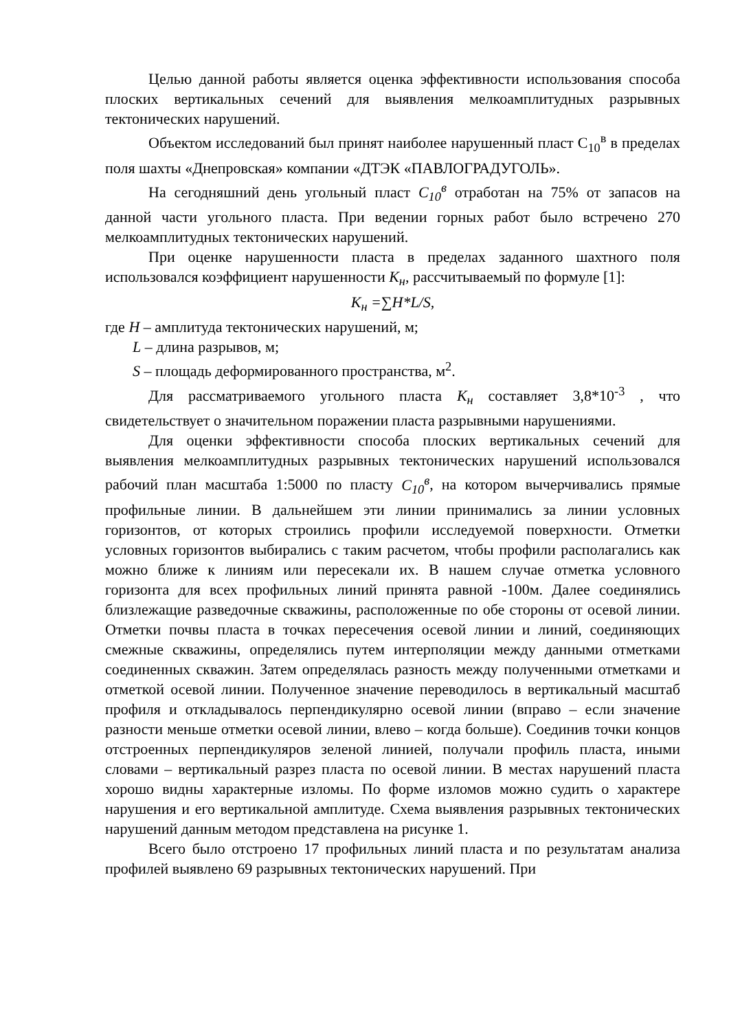Целью данной работы является оценка эффективности использования способа плоских вертикальных сечений для выявления мелкоамплитудных разрывных тектонических нарушений.
Объектом исследований был принят наиболее нарушенный пласт С<sub>10</sub><sup>в</sup> в пределах поля шахты «Днепровская» компании «ДТЭК «ПАВЛОГРАДУГОЛЬ».
На сегодняшний день угольный пласт С<sub>10</sub><sup>в</sup> отработан на 75% от запасов на данной части угольного пласта. При ведении горных работ было встречено 270 мелкоамплитудных тектонических нарушений.
При оценке нарушенности пласта в пределах заданного шахтного поля использовался коэффициент нарушенности К<sub>н</sub>, рассчитываемый по формуле [1]:
К<sub>н</sub> =∑H*L/S,
где H – амплитуда тектонических нарушений, м;
L – длина разрывов, м;
S – площадь деформированного пространства, м<sup>2</sup>.
Для рассматриваемого угольного пласта К<sub>н</sub> составляет 3,8*10<sup>-3</sup> , что свидетельствует о значительном поражении пласта разрывными нарушениями.
Для оценки эффективности способа плоских вертикальных сечений для выявления мелкоамплитудных разрывных тектонических нарушений использовался рабочий план масштаба 1:5000 по пласту С<sub>10</sub><sup>в</sup>, на котором вычерчивались прямые профильные линии. В дальнейшем эти линии принимались за линии условных горизонтов, от которых строились профили исследуемой поверхности. Отметки условных горизонтов выбирались с таким расчетом, чтобы профили располагались как можно ближе к линиям или пересекали их. В нашем случае отметка условного горизонта для всех профильных линий принята равной -100м. Далее соединялись близлежащие разведочные скважины, расположенные по обе стороны от осевой линии. Отметки почвы пласта в точках пересечения осевой линии и линий, соединяющих смежные скважины, определялись путем интерполяции между данными отметками соединенных скважин. Затем определялась разность между полученными отметками и отметкой осевой линии. Полученное значение переводилось в вертикальный масштаб профиля и откладывалось перпендикулярно осевой линии (вправо – если значение разности меньше отметки осевой линии, влево – когда больше). Соединив точки концов отстроенных перпендикуляров зеленой линией, получали профиль пласта, иными словами – вертикальный разрез пласта по осевой линии. В местах нарушений пласта хорошо видны характерные изломы. По форме изломов можно судить о характере нарушения и его вертикальной амплитуде. Схема выявления разрывных тектонических нарушений данным методом представлена на рисунке 1.
Всего было отстроено 17 профильных линий пласта и по результатам анализа профилей выявлено 69 разрывных тектонических нарушений. При